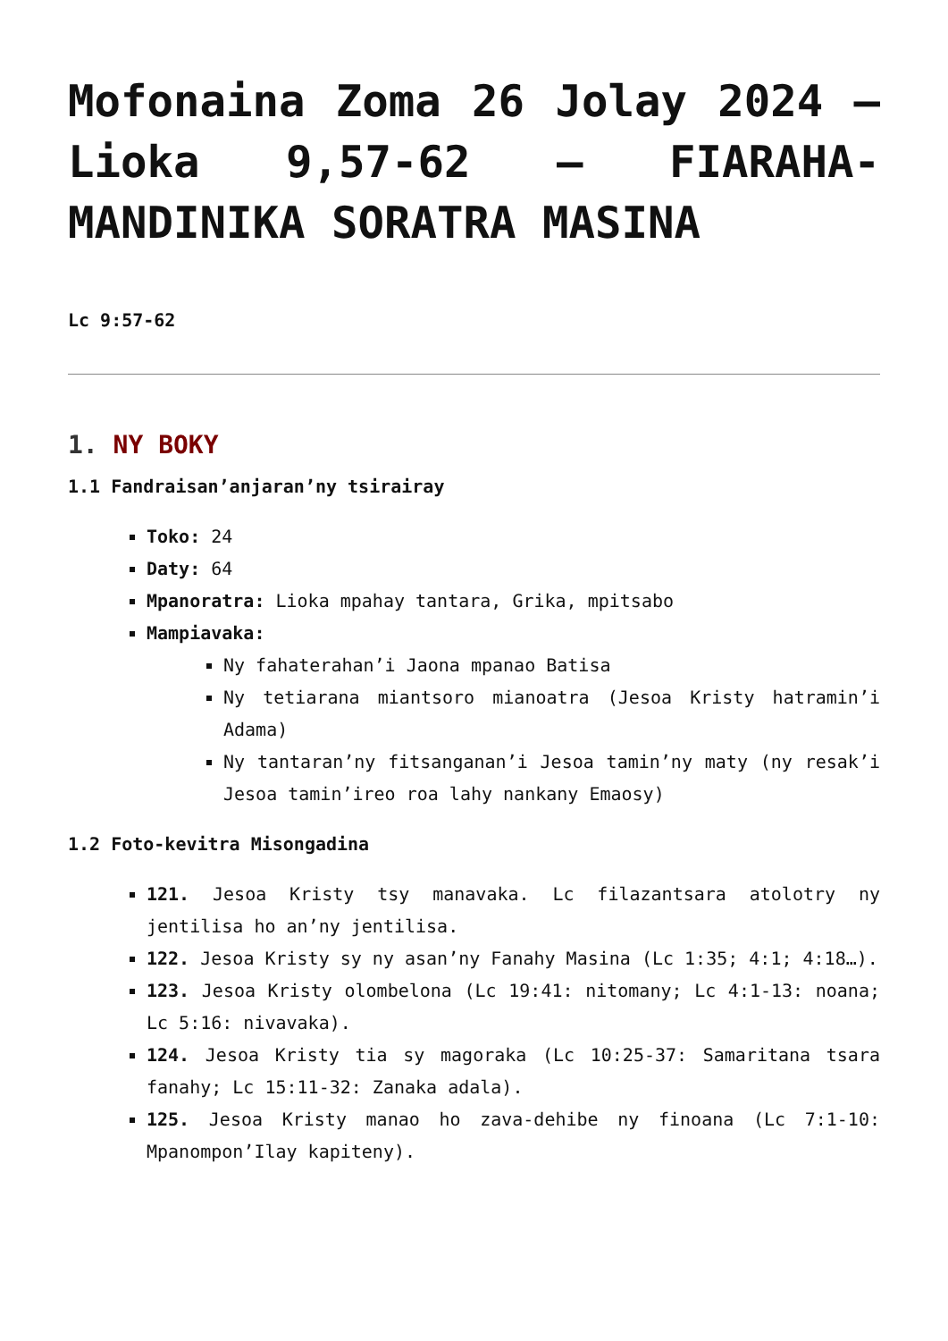Mofonaina Zoma 26 Jolay 2024 – Lioka 9,57-62 – FIARAHA-MANDINIKA SORATRA MASINA
Lc 9:57-62
1. NY BOKY
1.1 Fandraisan’anjaran’ny tsirairay
Toko: 24
Daty: 64
Mpanoratra: Lioka mpahay tantara, Grika, mpitsabo
Mampiavaka:
Ny fahaterahan’i Jaona mpanao Batisa
Ny tetiarana miantsoro mianoatra (Jesoa Kristy hatramin’i Adama)
Ny tantaran’ny fitsanganan’i Jesoa tamin’ny maty (ny resak’i Jesoa tamin’ireo roa lahy nankany Emaosy)
1.2 Foto-kevitra Misongadina
121. Jesoa Kristy tsy manavaka. Lc filazantsara atolotry ny jentilisa ho an’ny jentilisa.
122. Jesoa Kristy sy ny asan’ny Fanahy Masina (Lc 1:35; 4:1; 4:18…).
123. Jesoa Kristy olombelona (Lc 19:41: nitomany; Lc 4:1-13: noana; Lc 5:16: nivavaka).
124. Jesoa Kristy tia sy magoraka (Lc 10:25-37: Samaritana tsara fanahy; Lc 15:11-32: Zanaka adala).
125. Jesoa Kristy manao ho zava-dehibe ny finoana (Lc 7:1-10: Mpanompon’Ilay kapiteny).